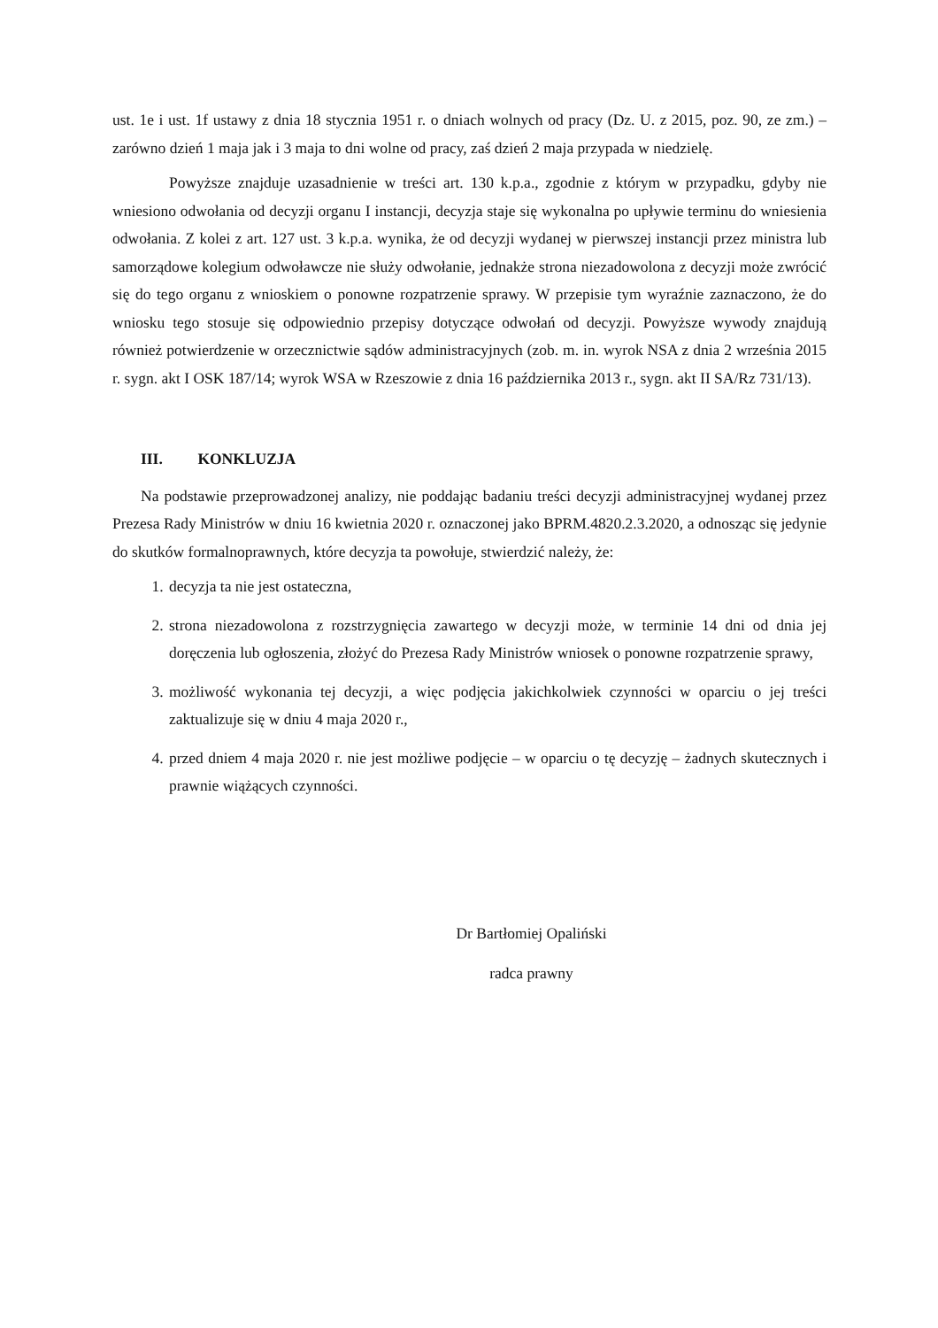ust. 1e i ust. 1f ustawy z dnia 18 stycznia 1951 r. o dniach wolnych od pracy (Dz. U. z 2015, poz. 90, ze zm.) – zarówno dzień 1 maja jak i 3 maja to dni wolne od pracy, zaś dzień 2 maja przypada w niedzielę.
Powyższe znajduje uzasadnienie w treści art. 130 k.p.a., zgodnie z którym w przypadku, gdyby nie wniesiono odwołania od decyzji organu I instancji, decyzja staje się wykonalna po upływie terminu do wniesienia odwołania. Z kolei z art. 127 ust. 3 k.p.a. wynika, że od decyzji wydanej w pierwszej instancji przez ministra lub samorządowe kolegium odwoławcze nie służy odwołanie, jednakże strona niezadowolona z decyzji może zwrócić się do tego organu z wnioskiem o ponowne rozpatrzenie sprawy. W przepisie tym wyraźnie zaznaczono, że do wniosku tego stosuje się odpowiednio przepisy dotyczące odwołań od decyzji. Powyższe wywody znajdują również potwierdzenie w orzecznictwie sądów administracyjnych (zob. m. in. wyrok NSA z dnia 2 września 2015 r. sygn. akt I OSK 187/14; wyrok WSA w Rzeszowie z dnia 16 października 2013 r., sygn. akt II SA/Rz 731/13).
III. KONKLUZJA
Na podstawie przeprowadzonej analizy, nie poddając badaniu treści decyzji administracyjnej wydanej przez Prezesa Rady Ministrów w dniu 16 kwietnia 2020 r. oznaczonej jako BPRM.4820.2.3.2020, a odnosząc się jedynie do skutków formalnoprawnych, które decyzja ta powołuje, stwierdzić należy, że:
1. decyzja ta nie jest ostateczna,
2. strona niezadowolona z rozstrzygnięcia zawartego w decyzji może, w terminie 14 dni od dnia jej doręczenia lub ogłoszenia, złożyć do Prezesa Rady Ministrów wniosek o ponowne rozpatrzenie sprawy,
3. możliwość wykonania tej decyzji, a więc podjęcia jakichkolwiek czynności w oparciu o jej treści zaktualizuje się w dniu 4 maja 2020 r.,
4. przed dniem 4 maja 2020 r. nie jest możliwe podjęcie – w oparciu o tę decyzję – żadnych skutecznych i prawnie wiążących czynności.
Dr Bartłomiej Opaliński
radca prawny